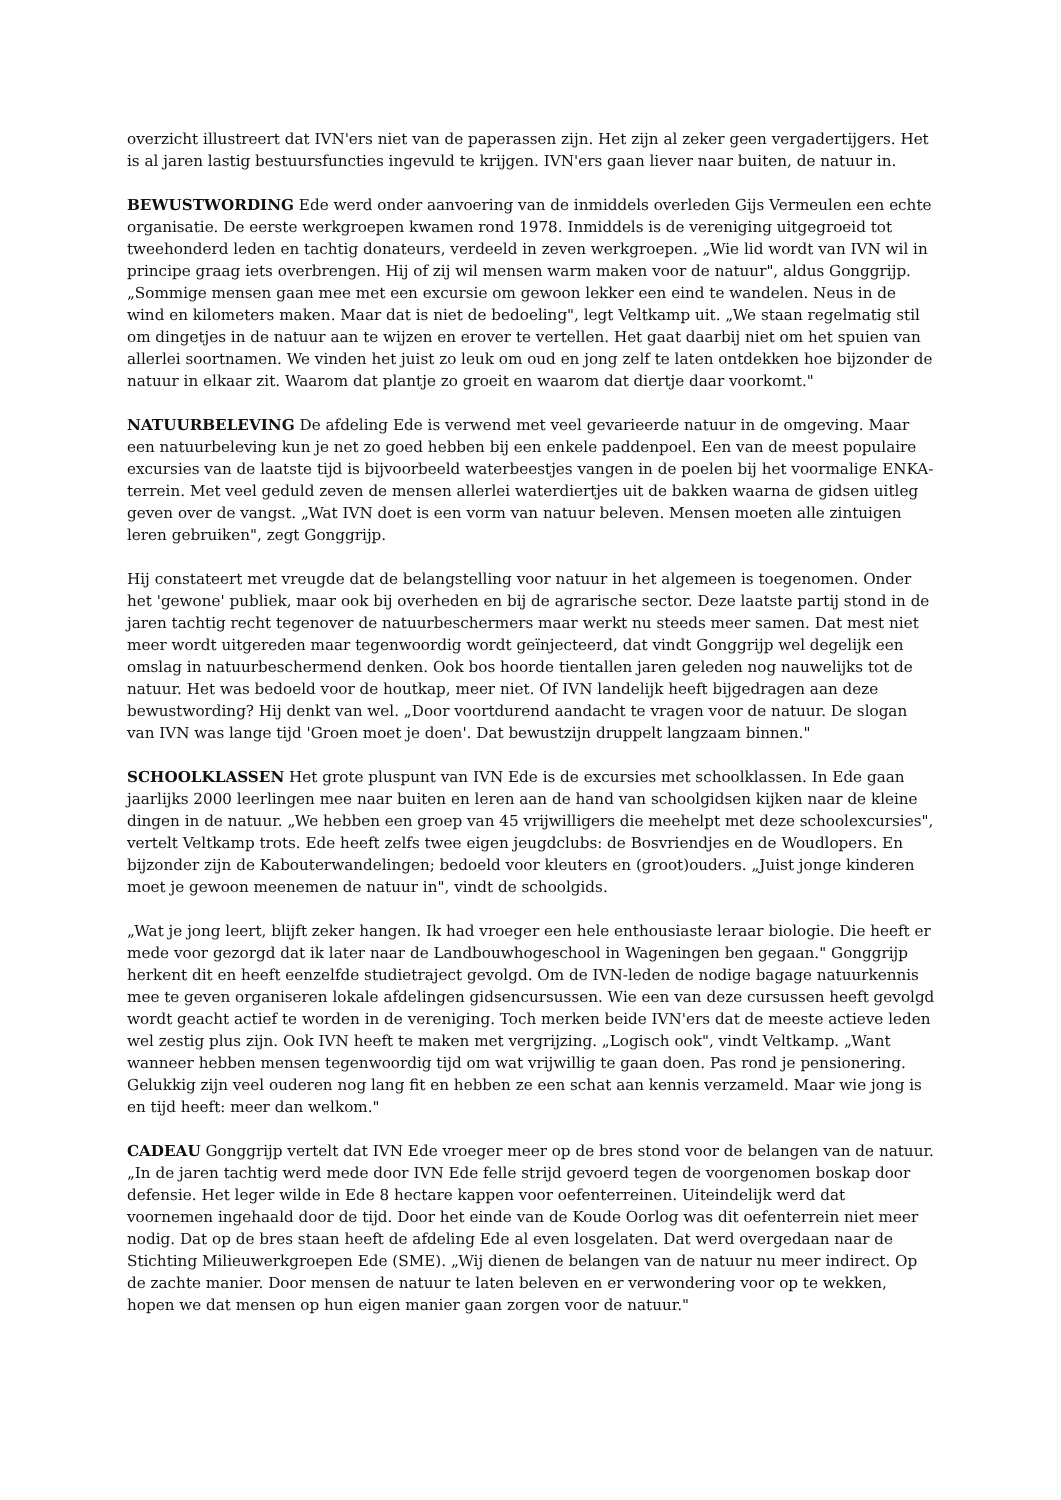overzicht illustreert dat IVN'ers niet van de paperassen zijn. Het zijn al zeker geen vergadertijgers. Het is al jaren lastig bestuursfuncties ingevuld te krijgen. IVN'ers gaan liever naar buiten, de natuur in.
BEWUSTWORDING Ede werd onder aanvoering van de inmiddels overleden Gijs Vermeulen een echte organisatie. De eerste werkgroepen kwamen rond 1978. Inmiddels is de vereniging uitgegroeid tot tweehonderd leden en tachtig donateurs, verdeeld in zeven werkgroepen. „Wie lid wordt van IVN wil in principe graag iets overbrengen. Hij of zij wil mensen warm maken voor de natuur", aldus Gonggrijp. „Sommige mensen gaan mee met een excursie om gewoon lekker een eind te wandelen. Neus in de wind en kilometers maken. Maar dat is niet de bedoeling", legt Veltkamp uit. „We staan regelmatig stil om dingetjes in de natuur aan te wijzen en erover te vertellen. Het gaat daarbij niet om het spuien van allerlei soortnamen. We vinden het juist zo leuk om oud en jong zelf te laten ontdekken hoe bijzonder de natuur in elkaar zit. Waarom dat plantje zo groeit en waarom dat diertje daar voorkomt."
NATUURBELEVING De afdeling Ede is verwend met veel gevarieerde natuur in de omgeving. Maar een natuurbeleving kun je net zo goed hebben bij een enkele paddenpoel. Een van de meest populaire excursies van de laatste tijd is bijvoorbeeld waterbeestjes vangen in de poelen bij het voormalige ENKA-terrein. Met veel geduld zeven de mensen allerlei waterdiertjes uit de bakken waarna de gidsen uitleg geven over de vangst. „Wat IVN doet is een vorm van natuur beleven. Mensen moeten alle zintuigen leren gebruiken", zegt Gonggrijp.
Hij constateert met vreugde dat de belangstelling voor natuur in het algemeen is toegenomen. Onder het 'gewone' publiek, maar ook bij overheden en bij de agrarische sector. Deze laatste partij stond in de jaren tachtig recht tegenover de natuurbeschermers maar werkt nu steeds meer samen. Dat mest niet meer wordt uitgereden maar tegenwoordig wordt geïnjecteerd, dat vindt Gonggrijp wel degelijk een omslag in natuurbeschermend denken. Ook bos hoorde tientallen jaren geleden nog nauwelijks tot de natuur. Het was bedoeld voor de houtkap, meer niet. Of IVN landelijk heeft bijgedragen aan deze bewustwording? Hij denkt van wel. „Door voortdurend aandacht te vragen voor de natuur. De slogan van IVN was lange tijd 'Groen moet je doen'. Dat bewustzijn druppelt langzaam binnen."
SCHOOLKLASSEN Het grote pluspunt van IVN Ede is de excursies met schoolklassen. In Ede gaan jaarlijks 2000 leerlingen mee naar buiten en leren aan de hand van schoolgidsen kijken naar de kleine dingen in de natuur. „We hebben een groep van 45 vrijwilligers die meehelpt met deze schoolexcursies", vertelt Veltkamp trots. Ede heeft zelfs twee eigen jeugdclubs: de Bosvriendjes en de Woudlopers. En bijzonder zijn de Kabouterwandelingen; bedoeld voor kleuters en (groot)ouders. „Juist jonge kinderen moet je gewoon meenemen de natuur in", vindt de schoolgids.
„Wat je jong leert, blijft zeker hangen. Ik had vroeger een hele enthousiaste leraar biologie. Die heeft er mede voor gezorgd dat ik later naar de Landbouwhogeschool in Wageningen ben gegaan." Gonggrijp herkent dit en heeft eenzelfde studietraject gevolgd. Om de IVN-leden de nodige bagage natuurkennis mee te geven organiseren lokale afdelingen gidsencursussen. Wie een van deze cursussen heeft gevolgd wordt geacht actief te worden in de vereniging. Toch merken beide IVN'ers dat de meeste actieve leden wel zestig plus zijn. Ook IVN heeft te maken met vergrijzing. „Logisch ook", vindt Veltkamp. „Want wanneer hebben mensen tegenwoordig tijd om wat vrijwillig te gaan doen. Pas rond je pensionering. Gelukkig zijn veel ouderen nog lang fit en hebben ze een schat aan kennis verzameld. Maar wie jong is en tijd heeft: meer dan welkom."
CADEAU Gonggrijp vertelt dat IVN Ede vroeger meer op de bres stond voor de belangen van de natuur. „In de jaren tachtig werd mede door IVN Ede felle strijd gevoerd tegen de voorgenomen boskap door defensie. Het leger wilde in Ede 8 hectare kappen voor oefenterreinen. Uiteindelijk werd dat voornemen ingehaald door de tijd. Door het einde van de Koude Oorlog was dit oefenterrein niet meer nodig. Dat op de bres staan heeft de afdeling Ede al even losgelaten. Dat werd overgedaan naar de Stichting Milieuwerkgroepen Ede (SME). „Wij dienen de belangen van de natuur nu meer indirect. Op de zachte manier. Door mensen de natuur te laten beleven en er verwondering voor op te wekken, hopen we dat mensen op hun eigen manier gaan zorgen voor de natuur."